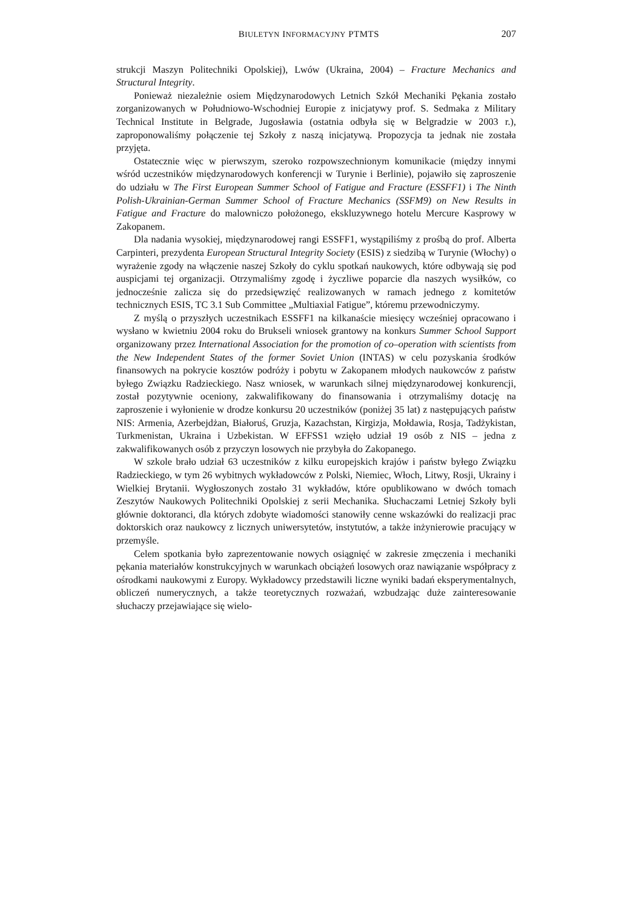BIULETYN INFORMACYJNY PTMTS 207
strukcji Maszyn Politechniki Opolskiej), Lwów (Ukraina, 2004) – Fracture Mechanics and Structural Integrity.
Ponieważ niezależnie osiem Międzynarodowych Letnich Szkół Mechaniki Pękania zostało zorganizowanych w Południowo-Wschodniej Europie z inicjatywy prof. S. Sedmaka z Military Technical Institute in Belgrade, Jugosławia (ostatnia odbyła się w Belgradzie w 2003 r.), zaproponowaliśmy połączenie tej Szkoły z naszą inicjatywą. Propozycja ta jednak nie została przyjęta.
Ostatecznie więc w pierwszym, szeroko rozpowszechnionym komunikacie (między innymi wśród uczestników międzynarodowych konferencji w Turynie i Berlinie), pojawiło się zaproszenie do udziału w The First European Summer School of Fatigue and Fracture (ESSFF1) i The Ninth Polish-Ukrainian-German Summer School of Fracture Mechanics (SSFM9) on New Results in Fatigue and Fracture do malowniczo położonego, ekskluzywnego hotelu Mercure Kasprowy w Zakopanem.
Dla nadania wysokiej, międzynarodowej rangi ESSFF1, wystąpiliśmy z prośbą do prof. Alberta Carpinteri, prezydenta European Structural Integrity Society (ESIS) z siedzibą w Turynie (Włochy) o wyrażenie zgody na włączenie naszej Szkoły do cyklu spotkań naukowych, które odbywają się pod auspicjami tej organizacji. Otrzymaliśmy zgodę i życzliwe poparcie dla naszych wysiłków, co jednocześnie zalicza się do przedsięwzięć realizowanych w ramach jednego z komitetów technicznych ESIS, TC 3.1 Sub Committee „Multiaxial Fatigue”, któremu przewodniczymy.
Z myślą o przyszłych uczestnikach ESSFF1 na kilkanaście miesięcy wcześniej opracowano i wysłano w kwietniu 2004 roku do Brukseli wniosek grantowy na konkurs Summer School Support organizowany przez International Association for the promotion of co–operation with scientists from the New Independent States of the former Soviet Union (INTAS) w celu pozyskania środków finansowych na pokrycie kosztów podróży i pobytu w Zakopanem młodych naukowców z państw byłego Związku Radzieckiego. Nasz wniosek, w warunkach silnej międzynarodowej konkurencji, został pozytywnie oceniony, zakwalifikowany do finansowania i otrzymaliśmy dotację na zaproszenie i wyłonienie w drodze konkursu 20 uczestników (poniżej 35 lat) z następujących państw NIS: Armenia, Azerbejdżan, Białoruś, Gruzja, Kazachstan, Kirgizja, Mołdawia, Rosja, Tadżykistan, Turkmenistan, Ukraina i Uzbekistan. W EFFSS1 wzięło udział 19 osób z NIS – jedna z zakwalifikowanych osób z przyczyn losowych nie przybyła do Zakopanego.
W szkole brało udział 63 uczestników z kilku europejskich krajów i państw byłego Związku Radzieckiego, w tym 26 wybitnych wykładowców z Polski, Niemiec, Włoch, Litwy, Rosji, Ukrainy i Wielkiej Brytanii. Wygłoszonych zostało 31 wykładów, które opublikowano w dwóch tomach Zeszytów Naukowych Politechniki Opolskiej z serii Mechanika. Słuchaczami Letniej Szkoły byli głównie doktoranci, dla których zdobyte wiadomości stanowiły cenne wskazówki do realizacji prac doktorskich oraz naukowcy z licznych uniwersytetów, instytutów, a także inżynierowie pracujący w przemyśle.
Celem spotkania było zaprezentowanie nowych osiągnięć w zakresie zmęczenia i mechaniki pękania materiałów konstrukcyjnych w warunkach obciążeń losowych oraz nawiązanie współpracy z ośrodkami naukowymi z Europy. Wykładowcy przedstawili liczne wyniki badań eksperymentalnych, obliczeń numerycznych, a także teoretycznych rozważań, wzbudzając duże zainteresowanie słuchaczy przejawiające się wielo-